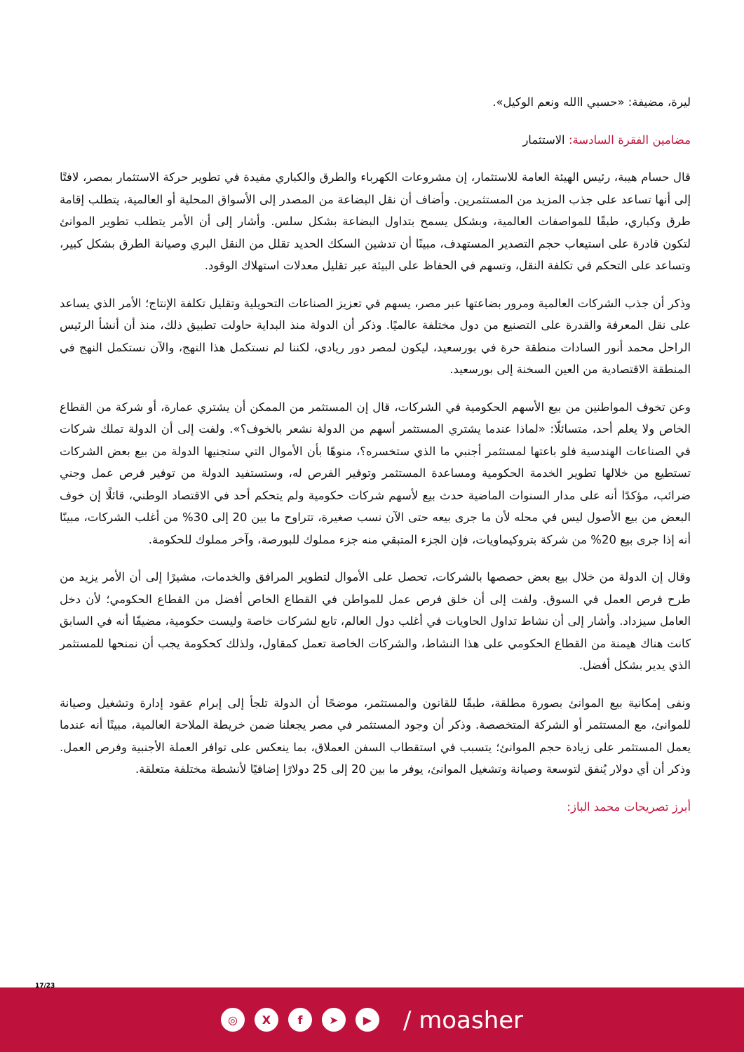ليرة، مضيفة: «حسبي االله ونعم الوكيل».
مضامين الفقرة السادسة: الاستثمار
قال حسام هيبة، رئيس الهيئة العامة للاستثمار، إن مشروعات الكهرباء والطرق والكباري مفيدة في تطوير حركة الاستثمار بمصر، لافتًا إلى أنها تساعد على جذب المزيد من المستثمرين. وأضاف أن نقل البضاعة من المصدر إلى الأسواق المحلية أو العالمية، يتطلب إقامة طرق وكباري، طبقًا للمواصفات العالمية، وبشكل يسمح بتداول البضاعة بشكل سلس. وأشار إلى أن الأمر يتطلب تطوير الموانئ لتكون قادرة على استيعاب حجم التصدير المستهدف، مبينًا أن تدشين السكك الحديد تقلل من النقل البري وصيانة الطرق بشكل كبير، وتساعد على التحكم في تكلفة النقل، وتسهم في الحفاظ على البيئة عبر تقليل معدلات استهلاك الوقود.
وذكر أن جذب الشركات العالمية ومرور بضاعتها عبر مصر، يسهم في تعزيز الصناعات التحويلية وتقليل تكلفة الإنتاج؛ الأمر الذي يساعد على نقل المعرفة والقدرة على التصنيع من دول مختلفة عالميًا. وذكر أن الدولة منذ البداية حاولت تطبيق ذلك، منذ أن أنشأ الرئيس الراحل محمد أنور السادات منطقة حرة في بورسعيد، ليكون لمصر دور ريادي، لكننا لم نستكمل هذا النهج، والآن نستكمل النهج في المنطقة الاقتصادية من العين السخنة إلى بورسعيد.
وعن تخوف المواطنين من بيع الأسهم الحكومية في الشركات، قال إن المستثمر من الممكن أن يشتري عمارة، أو شركة من القطاع الخاص ولا يعلم أحد، متسائلًا: «لماذا عندما يشتري المستثمر أسهم من الدولة نشعر بالخوف؟». ولفت إلى أن الدولة تملك شركات في الصناعات الهندسية فلو باعتها لمستثمر أجنبي ما الذي ستخسره؟، منوهًا بأن الأموال التي ستجنيها الدولة من بيع بعض الشركات تستطيع من خلالها تطوير الخدمة الحكومية ومساعدة المستثمر وتوفير الفرص له، وستستفيد الدولة من توفير فرص عمل وجني ضرائب، مؤكدًا أنه على مدار السنوات الماضية حدث بيع لأسهم شركات حكومية ولم يتحكم أحد في الاقتصاد الوطني، قائلًا إن خوف البعض من بيع الأصول ليس في محله لأن ما جرى بيعه حتى الآن نسب صغيرة، تتراوح ما بين 20 إلى 30% من أغلب الشركات، مبينًا أنه إذا جرى بيع 20% من شركة بتروكيماويات، فإن الجزء المتبقي منه جزء مملوك للبورصة، وآخر مملوك للحكومة.
وقال إن الدولة من خلال بيع بعض حصصها بالشركات، تحصل على الأموال لتطوير المرافق والخدمات، مشيرًا إلى أن الأمر يزيد من طرح فرص العمل في السوق. ولفت إلى أن خلق فرص عمل للمواطن في القطاع الخاص أفضل من القطاع الحكومي؛ لأن دخل العامل سيزداد. وأشار إلى أن نشاط تداول الحاويات في أغلب دول العالم، تابع لشركات خاصة وليست حكومية، مضيفًا أنه في السابق كانت هناك هيمنة من القطاع الحكومي على هذا النشاط، والشركات الخاصة تعمل كمقاول، ولذلك كحكومة يجب أن نمنحها للمستثمر الذي يدير بشكل أفضل.
ونفى إمكانية بيع الموانئ بصورة مطلقة، طبقًا للقانون والمستثمر، موضحًا أن الدولة تلجأ إلى إبرام عقود إدارة وتشغيل وصيانة للموانئ، مع المستثمر أو الشركة المتخصصة. وذكر أن وجود المستثمر في مصر يجعلنا ضمن خريطة الملاحة العالمية، مبينًا أنه عندما يعمل المستثمر على زيادة حجم الموانئ؛ يتسبب في استقطاب السفن العملاق، بما ينعكس على توافر العملة الأجنبية وفرص العمل. وذكر أن أي دولار يُنفق لتوسعة وصيانة وتشغيل الموانئ، يوفر ما بين 20 إلى 25 دولارًا إضافيًا لأنشطة مختلفة متعلقة.
أبرز تصريحات محمد الباز:
17/23
◎ X f ➤ ▶
/ moasher